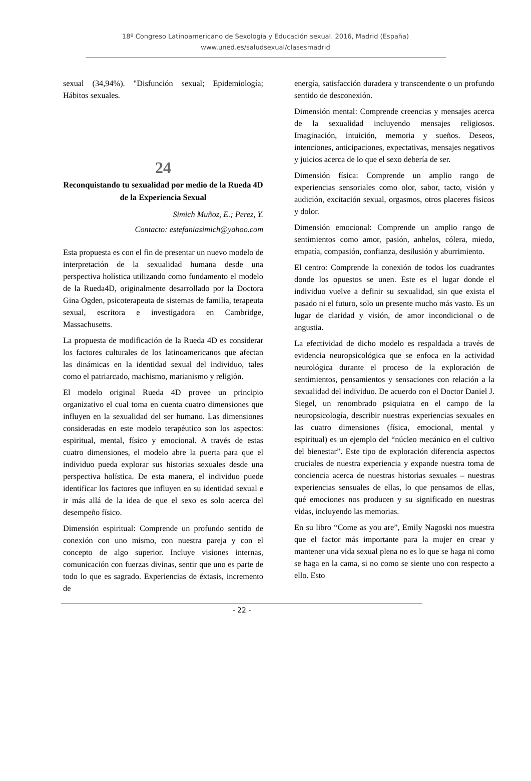18º Congreso Latinoamericano de Sexología y Educación sexual. 2016, Madrid (España)
www.uned.es/saludsexual/clasesmadrid
sexual (34,94%). "Disfunción sexual; Epidemiología; Hábitos sexuales.
24
Reconquistando tu sexualidad por medio de la Rueda 4D de la Experiencia Sexual
Simich Muñoz, E.; Perez, Y.
Contacto: estefaniasimich@yahoo.com
Esta propuesta es con el fin de presentar un nuevo modelo de interpretación de la sexualidad humana desde una perspectiva holística utilizando como fundamento el modelo de la Rueda4D, originalmente desarrollado por la Doctora Gina Ogden, psicoterapeuta de sistemas de familia, terapeuta sexual, escritora e investigadora en Cambridge, Massachusetts.
La propuesta de modificación de la Rueda 4D es considerar los factores culturales de los latinoamericanos que afectan las dinámicas en la identidad sexual del individuo, tales como el patriarcado, machismo, marianismo y religión.
El modelo original Rueda 4D provee un principio organizativo el cual toma en cuenta cuatro dimensiones que influyen en la sexualidad del ser humano. Las dimensiones consideradas en este modelo terapéutico son los aspectos: espiritual, mental, físico y emocional. A través de estas cuatro dimensiones, el modelo abre la puerta para que el individuo pueda explorar sus historias sexuales desde una perspectiva holística. De esta manera, el individuo puede identificar los factores que influyen en su identidad sexual e ir más allá de la idea de que el sexo es solo acerca del desempeño físico.
Dimensión espiritual: Comprende un profundo sentido de conexión con uno mismo, con nuestra pareja y con el concepto de algo superior. Incluye visiones internas, comunicación con fuerzas divinas, sentir que uno es parte de todo lo que es sagrado. Experiencias de éxtasis, incremento de
energía, satisfacción duradera y transcendente o un profundo sentido de desconexión.
Dimensión mental: Comprende creencias y mensajes acerca de la sexualidad incluyendo mensajes religiosos. Imaginación, intuición, memoria y sueños. Deseos, intenciones, anticipaciones, expectativas, mensajes negativos y juicios acerca de lo que el sexo debería de ser.
Dimensión física: Comprende un amplio rango de experiencias sensoriales como olor, sabor, tacto, visión y audición, excitación sexual, orgasmos, otros placeres físicos y dolor.
Dimensión emocional: Comprende un amplio rango de sentimientos como amor, pasión, anhelos, cólera, miedo, empatía, compasión, confianza, desilusión y aburrimiento.
El centro: Comprende la conexión de todos los cuadrantes donde los opuestos se unen. Este es el lugar donde el individuo vuelve a definir su sexualidad, sin que exista el pasado ni el futuro, solo un presente mucho más vasto. Es un lugar de claridad y visión, de amor incondicional o de angustia.
La efectividad de dicho modelo es respaldada a través de evidencia neuropsicológica que se enfoca en la actividad neurológica durante el proceso de la exploración de sentimientos, pensamientos y sensaciones con relación a la sexualidad del individuo. De acuerdo con el Doctor Daniel J. Siegel, un renombrado psiquiatra en el campo de la neuropsicología, describir nuestras experiencias sexuales en las cuatro dimensiones (física, emocional, mental y espiritual) es un ejemplo del “núcleo mecánico en el cultivo del bienestar”. Este tipo de exploración diferencia aspectos cruciales de nuestra experiencia y expande nuestra toma de conciencia acerca de nuestras historias sexuales – nuestras experiencias sensuales de ellas, lo que pensamos de ellas, qué emociones nos producen y su significado en nuestras vidas, incluyendo las memorias.
En su libro “Come as you are”, Emily Nagoski nos muestra que el factor más importante para la mujer en crear y mantener una vida sexual plena no es lo que se haga ni como se haga en la cama, si no como se siente uno con respecto a ello. Esto
- 22 -